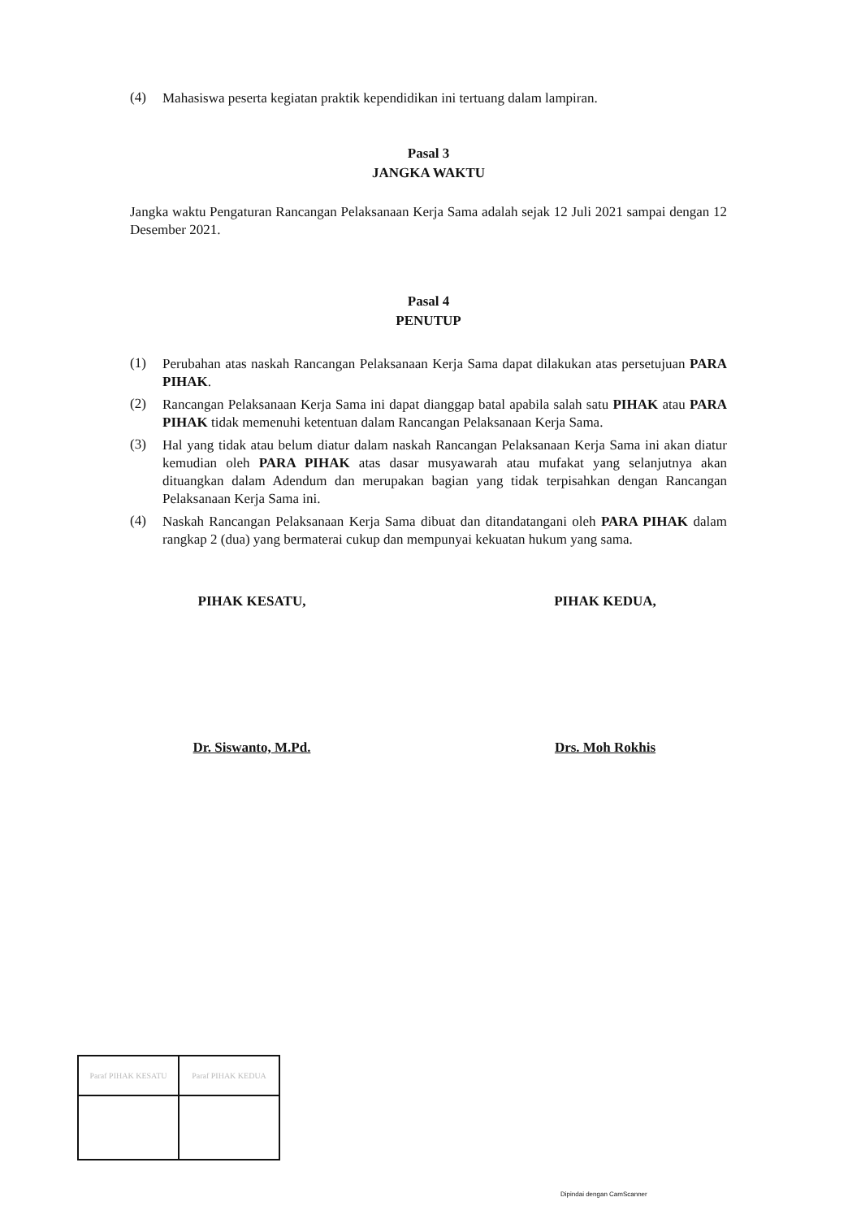(4)
Mahasiswa peserta kegiatan praktik kependidikan ini tertuang dalam lampiran.
Pasal 3
JANGKA WAKTU
Jangka waktu Pengaturan Rancangan Pelaksanaan Kerja Sama adalah sejak 12 Juli 2021 sampai dengan 12 Desember 2021.
Pasal 4
PENUTUP
(1)
Perubahan atas naskah Rancangan Pelaksanaan Kerja Sama dapat dilakukan atas persetujuan PARA PIHAK.
(2)
Rancangan Pelaksanaan Kerja Sama ini dapat dianggap batal apabila salah satu PIHAK atau PARA PIHAK tidak memenuhi ketentuan dalam Rancangan Pelaksanaan Kerja Sama.
(3)
Hal yang tidak atau belum diatur dalam naskah Rancangan Pelaksanaan Kerja Sama ini akan diatur kemudian oleh PARA PIHAK atas dasar musyawarah atau mufakat yang selanjutnya akan dituangkan dalam Adendum dan merupakan bagian yang tidak terpisahkan dengan Rancangan Pelaksanaan Kerja Sama ini.
(4)
Naskah Rancangan Pelaksanaan Kerja Sama dibuat dan ditandatangani oleh PARA PIHAK dalam rangkap 2 (dua) yang bermaterai cukup dan mempunyai kekuatan hukum yang sama.
PIHAK KESATU,
Dr. Siswanto, M.Pd.
PIHAK KEDUA,
Drs. Moh Rokhis
| Paraf PIHAK KESATU | Paraf PIHAK KEDUA |
Dipindai dengan CamScanner